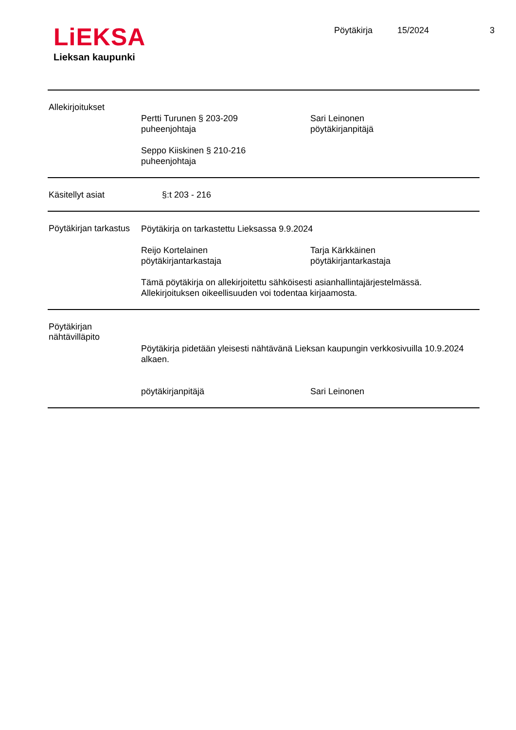LiEKSA
Lieksan kaupunki
Pöytäkirja 15/2024 3
Allekirjoitukset
Pertti Turunen § 203-209
puheenjohtaja
Sari Leinonen
pöytäkirjanpitäjä
Seppo Kiiskinen § 210-216
puheenjohtaja
Käsitellyt asiat §:t 203 - 216
Pöytäkirjan tarkastus
Pöytäkirja on tarkastettu Lieksassa 9.9.2024
Reijo Kortelainen
pöytäkirjantarkastaja
Tarja Kärkkäinen
pöytäkirjantarkastaja
Tämä pöytäkirja on allekirjoitettu sähköisesti asianhallintajärjestelmässä.
Allekirjoituksen oikeellisuuden voi todentaa kirjaamosta.
Pöytäkirjan nähtävilläpito
Pöytäkirja pidetään yleisesti nähtävänä Lieksan kaupungin verkkosivuilla 10.9.2024 alkaen.
pöytäkirjanpitäjä Sari Leinonen